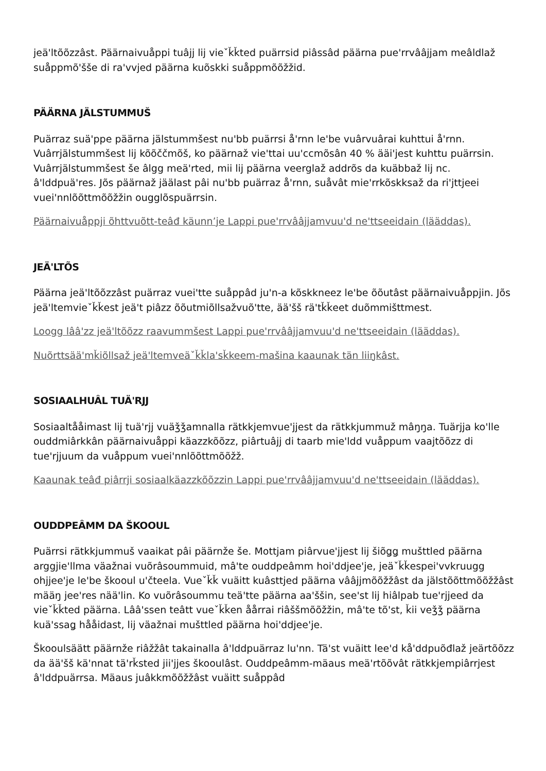jeä'ltõõzzâst. Päärnaivuåppi tuâjj lij vieˇǩǩted puärrsid piâssâd päärna pue'rrvââjjam meâldlaž suåppmõ'šše di ra'vvjed päärna kuõskki suåppmõõžžid.
PÄÄRNA JÄLSTUMMUŠ
Puärraz suä'ppe päärna jälstummšest nu'bb puärrsi å'rnn le'be vuârvuârai kuhttui å'rnn. Vuârrjälstummšest lij kõõččmõš, ko päärnaž vie'ttai uu'ccmõsân 40 % ääi'jest kuhttu puärrsin. Vuârrjälstummšest še âlgg meä'rted, mii lij päärna veerglaž addrõs da kuäbbaž lij nc. â'lddpuä'res. Jõs päärnaž jäälast pâi nu'bb puärraz å'rnn, suåvât mie'rrkõskksaž da ri'jttjeei vuei'nnlõõttmõõžžin ougglõspuärrsin.
Päärnaivuåppji õhttvuõtt-teâđ käunn’je Lappi pue'rrvââjjamvuu'd ne'ttseeidain (lääddas).
JEÄ'LTÕS
Päärna jeä'ltõõzzâst puärraz vuei'tte suåppâd ju'n-a kõskkneez le'be õõutâst päärnaivuåppjin. Jõs jeä'ltemvieˇǩǩest jeä't piâzz õõutmiõllsažvuõ'tte, ää'šš rä'tǩǩeet duõmmišttmest.
Loogg lââ'zz jeä'ltõõzz raavummšest Lappi pue'rrvââjjamvuu'd ne'ttseeidain (lääddas).
Nuõrttsää'mǩiõllsaž jeä'ltemveäˇǩǩla'sǩkeem-mašina kaaunak tän liiŋkâst.
SOSIAALHUÂL TUÄ'RJJ
Sosiaaltååimast lij tuä'rjj vuäǯǯamnalla rätkkjemvue'jjest da rätkkjummuž mâŋŋa. Tuärjja ko'lle ouddmiârkkân päärnaivuåppi käazzkõõzz, piârtuâjj di taarb mie'ldd vuåppum vaajtõõzz di tue'rjjuum da vuåppum vuei'nnlõõttmõõžž.
Kaaunak teâđ piârrji sosiaalkäazzkõõzzin Lappi pue'rrvââjjamvuu'd ne'ttseeidain (lääddas).
OUDDPEÂMM DA ŠKOOUL
Puärrsi rätkkjummuš vaaikat pâi päärnže še. Mottjam piârvue'jjest lij šiõǥǥ mušttled päärna arggjie'llma väažnai vuõrâsoummuid, mâ'te ouddpeâmm hoi'ddjee'je, jeäˇǩǩespei'vvkruugg ohjjee'je le'be škooul u'čteela. Vueˇǩǩ vuäitt kuâsttjed päärna vââjjmõõžžâst da jälstõõttmõõžžâst määŋ jee'res nää'lin. Ko vuõrâsoummu teä'tte päärna aa'ššin, see'st lij hiâlpab tue'rjjeed da vieˇǩǩted päärna. Lââ'ssen teâtt vueˇǩǩen åårrai riâššmõõžžin, mâ'te tõ'st, ǩii veǯǯ päärna kuä'ssaǥ hååidast, lij väažnai mušttled päärna hoi'ddjee'je.
Škooulsäätt päärnže riâžžât takainalla â'lddpuärraz lu'nn. Tä'st vuäitt lee'd kå'ddpuõđlaž jeärtõõzz da ää'šš kä'nnat tä'rǩsted jii'jjes škooulâst. Ouddpeâmm-mäaus meä'rtõõvât rätkkjempiârrjest â'lddpuärrsa. Mäaus juâkkmõõžžâst vuäitt suåppâd